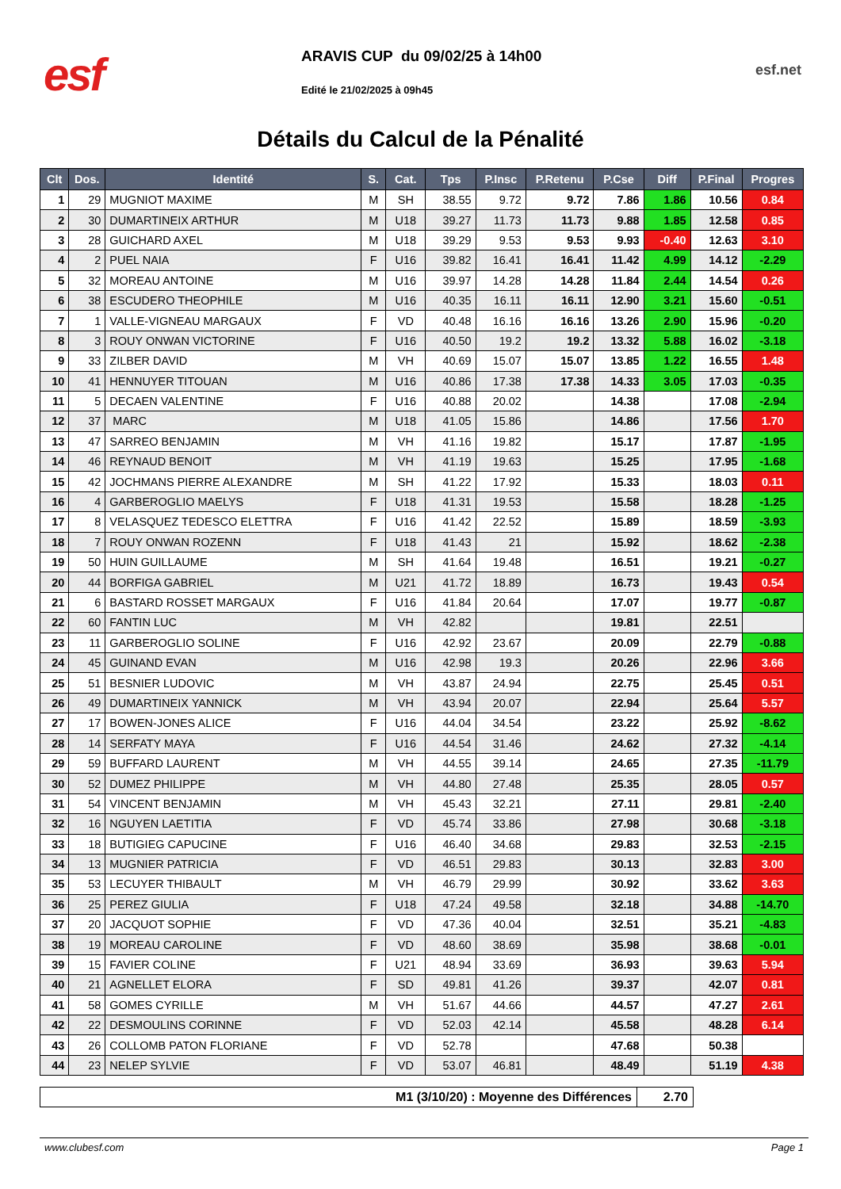esf
ARAVIS CUP du 09/02/25 à 14h00
Edité le 21/02/2025 à 09h45
esf.net
Détails du Calcul de la Pénalité
| Clt | Dos. | Identité | S. | Cat. | Tps | P.Insc | P.Retenu | P.Cse | Diff | P.Final | Progres |
| --- | --- | --- | --- | --- | --- | --- | --- | --- | --- | --- | --- |
| 1 | 29 | MUGNIOT MAXIME | M | SH | 38.55 | 9.72 | 9.72 | 7.86 | 1.86 | 10.56 | 0.84 |
| 2 | 30 | DUMARTINEIX ARTHUR | M | U18 | 39.27 | 11.73 | 11.73 | 9.88 | 1.85 | 12.58 | 0.85 |
| 3 | 28 | GUICHARD AXEL | M | U18 | 39.29 | 9.53 | 9.53 | 9.93 | -0.40 | 12.63 | 3.10 |
| 4 | 2 | PUEL NAIA | F | U16 | 39.82 | 16.41 | 16.41 | 11.42 | 4.99 | 14.12 | -2.29 |
| 5 | 32 | MOREAU ANTOINE | M | U16 | 39.97 | 14.28 | 14.28 | 11.84 | 2.44 | 14.54 | 0.26 |
| 6 | 38 | ESCUDERO THEOPHILE | M | U16 | 40.35 | 16.11 | 16.11 | 12.90 | 3.21 | 15.60 | -0.51 |
| 7 | 1 | VALLE-VIGNEAU MARGAUX | F | VD | 40.48 | 16.16 | 16.16 | 13.26 | 2.90 | 15.96 | -0.20 |
| 8 | 3 | ROUY ONWAN VICTORINE | F | U16 | 40.50 | 19.2 | 19.2 | 13.32 | 5.88 | 16.02 | -3.18 |
| 9 | 33 | ZILBER DAVID | M | VH | 40.69 | 15.07 | 15.07 | 13.85 | 1.22 | 16.55 | 1.48 |
| 10 | 41 | HENNUYER TITOUAN | M | U16 | 40.86 | 17.38 | 17.38 | 14.33 | 3.05 | 17.03 | -0.35 |
| 11 | 5 | DECAEN VALENTINE | F | U16 | 40.88 | 20.02 | | 14.38 | | 17.08 | -2.94 |
| 12 | 37 | MARC | M | U18 | 41.05 | 15.86 | | 14.86 | | 17.56 | 1.70 |
| 13 | 47 | SARREO BENJAMIN | M | VH | 41.16 | 19.82 | | 15.17 | | 17.87 | -1.95 |
| 14 | 46 | REYNAUD BENOIT | M | VH | 41.19 | 19.63 | | 15.25 | | 17.95 | -1.68 |
| 15 | 42 | JOCHMANS PIERRE ALEXANDRE | M | SH | 41.22 | 17.92 | | 15.33 | | 18.03 | 0.11 |
| 16 | 4 | GARBEROGLIO MAELYS | F | U18 | 41.31 | 19.53 | | 15.58 | | 18.28 | -1.25 |
| 17 | 8 | VELASQUEZ TEDESCO ELETTRA | F | U16 | 41.42 | 22.52 | | 15.89 | | 18.59 | -3.93 |
| 18 | 7 | ROUY ONWAN ROZENN | F | U18 | 41.43 | 21 | | 15.92 | | 18.62 | -2.38 |
| 19 | 50 | HUIN GUILLAUME | M | SH | 41.64 | 19.48 | | 16.51 | | 19.21 | -0.27 |
| 20 | 44 | BORFIGA GABRIEL | M | U21 | 41.72 | 18.89 | | 16.73 | | 19.43 | 0.54 |
| 21 | 6 | BASTARD ROSSET MARGAUX | F | U16 | 41.84 | 20.64 | | 17.07 | | 19.77 | -0.87 |
| 22 | 60 | FANTIN LUC | M | VH | 42.82 | | | 19.81 | | 22.51 | |
| 23 | 11 | GARBEROGLIO SOLINE | F | U16 | 42.92 | 23.67 | | 20.09 | | 22.79 | -0.88 |
| 24 | 45 | GUINAND EVAN | M | U16 | 42.98 | 19.3 | | 20.26 | | 22.96 | 3.66 |
| 25 | 51 | BESNIER LUDOVIC | M | VH | 43.87 | 24.94 | | 22.75 | | 25.45 | 0.51 |
| 26 | 49 | DUMARTINEIX YANNICK | M | VH | 43.94 | 20.07 | | 22.94 | | 25.64 | 5.57 |
| 27 | 17 | BOWEN-JONES ALICE | F | U16 | 44.04 | 34.54 | | 23.22 | | 25.92 | -8.62 |
| 28 | 14 | SERFATY MAYA | F | U16 | 44.54 | 31.46 | | 24.62 | | 27.32 | -4.14 |
| 29 | 59 | BUFFARD LAURENT | M | VH | 44.55 | 39.14 | | 24.65 | | 27.35 | -11.79 |
| 30 | 52 | DUMEZ PHILIPPE | M | VH | 44.80 | 27.48 | | 25.35 | | 28.05 | 0.57 |
| 31 | 54 | VINCENT BENJAMIN | M | VH | 45.43 | 32.21 | | 27.11 | | 29.81 | -2.40 |
| 32 | 16 | NGUYEN LAETITIA | F | VD | 45.74 | 33.86 | | 27.98 | | 30.68 | -3.18 |
| 33 | 18 | BUTIGIEG CAPUCINE | F | U16 | 46.40 | 34.68 | | 29.83 | | 32.53 | -2.15 |
| 34 | 13 | MUGNIER PATRICIA | F | VD | 46.51 | 29.83 | | 30.13 | | 32.83 | 3.00 |
| 35 | 53 | LECUYER THIBAULT | M | VH | 46.79 | 29.99 | | 30.92 | | 33.62 | 3.63 |
| 36 | 25 | PEREZ GIULIA | F | U18 | 47.24 | 49.58 | | 32.18 | | 34.88 | -14.70 |
| 37 | 20 | JACQUOT SOPHIE | F | VD | 47.36 | 40.04 | | 32.51 | | 35.21 | -4.83 |
| 38 | 19 | MOREAU CAROLINE | F | VD | 48.60 | 38.69 | | 35.98 | | 38.68 | -0.01 |
| 39 | 15 | FAVIER COLINE | F | U21 | 48.94 | 33.69 | | 36.93 | | 39.63 | 5.94 |
| 40 | 21 | AGNELLET ELORA | F | SD | 49.81 | 41.26 | | 39.37 | | 42.07 | 0.81 |
| 41 | 58 | GOMES CYRILLE | M | VH | 51.67 | 44.66 | | 44.57 | | 47.27 | 2.61 |
| 42 | 22 | DESMOULINS CORINNE | F | VD | 52.03 | 42.14 | | 45.58 | | 48.28 | 6.14 |
| 43 | 26 | COLLOMB PATON FLORIANE | F | VD | 52.78 | | | 47.68 | | 50.38 | |
| 44 | 23 | NELEP SYLVIE | F | VD | 53.07 | 46.81 | | 48.49 | | 51.19 | 4.38 |
| M1 (3/10/20) : Moyenne des Différences | 2.70 |
www.clubesf.com Page 1